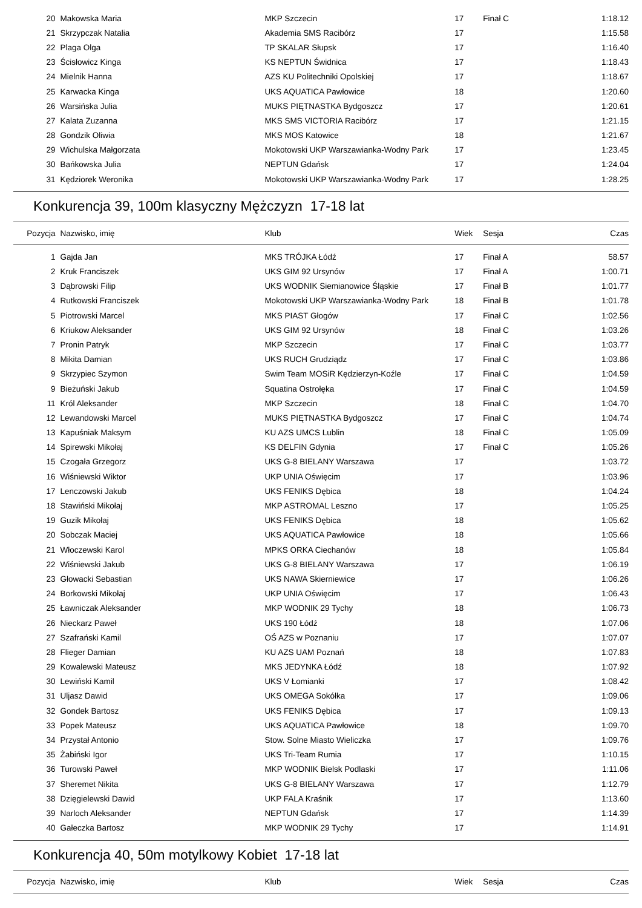| 20 | Makowska Maria | MKP Szczecin | 17 | Finał C | 1:18.12 |
| 21 | Skrzypczak Natalia | Akademia SMS Racibórz | 17 | | 1:15.58 |
| 22 | Plaga Olga | TP SKALAR Słupsk | 17 | | 1:16.40 |
| 23 | Ścisłowicz Kinga | KS NEPTUN Świdnica | 17 | | 1:18.43 |
| 24 | Mielnik Hanna | AZS KU Politechniki Opolskiej | 17 | | 1:18.67 |
| 25 | Karwacka Kinga | UKS AQUATICA Pawłowice | 18 | | 1:20.60 |
| 26 | Warsińska Julia | MUKS PIĘTNASTKA Bydgoszcz | 17 | | 1:20.61 |
| 27 | Kalata Zuzanna | MKS SMS VICTORIA Racibórz | 17 | | 1:21.15 |
| 28 | Gondzik Oliwia | MKS MOS Katowice | 18 | | 1:21.67 |
| 29 | Wichulska Małgorzata | Mokotowski UKP Warszawianka-Wodny Park | 17 | | 1:23.45 |
| 30 | Bańkowska Julia | NEPTUN Gdańsk | 17 | | 1:24.04 |
| 31 | Kędziorek Weronika | Mokotowski UKP Warszawianka-Wodny Park | 17 | | 1:28.25 |
Konkurencja 39, 100m klasyczny Mężczyzn 17-18 lat
| Pozycja | Nazwisko, imię | Klub | Wiek | Sesja | Czas |
| --- | --- | --- | --- | --- | --- |
| 1 | Gajda Jan | MKS TRÓJKA Łódź | 17 | Finał A | 58.57 |
| 2 | Kruk Franciszek | UKS GIM 92 Ursynów | 17 | Finał A | 1:00.71 |
| 3 | Dąbrowski Filip | UKS WODNIK Siemianowice Śląskie | 17 | Finał B | 1:01.77 |
| 4 | Rutkowski Franciszek | Mokotowski UKP Warszawianka-Wodny Park | 18 | Finał B | 1:01.78 |
| 5 | Piotrowski Marcel | MKS PIAST Głogów | 17 | Finał C | 1:02.56 |
| 6 | Kriukow Aleksander | UKS GIM 92 Ursynów | 18 | Finał C | 1:03.26 |
| 7 | Pronin Patryk | MKP Szczecin | 17 | Finał C | 1:03.77 |
| 8 | Mikita Damian | UKS RUCH Grudziądz | 17 | Finał C | 1:03.86 |
| 9 | Skrzypiec Szymon | Swim Team MOSiR Kędzierzyn-Koźle | 17 | Finał C | 1:04.59 |
| 9 | Bieżuński Jakub | Squatina Ostrołęka | 17 | Finał C | 1:04.59 |
| 11 | Król Aleksander | MKP Szczecin | 18 | Finał C | 1:04.70 |
| 12 | Lewandowski Marcel | MUKS PIĘTNASTKA Bydgoszcz | 17 | Finał C | 1:04.74 |
| 13 | Kapuśniak Maksym | KU AZS UMCS Lublin | 18 | Finał C | 1:05.09 |
| 14 | Spirewski Mikołaj | KS DELFIN Gdynia | 17 | Finał C | 1:05.26 |
| 15 | Czogała Grzegorz | UKS G-8 BIELANY Warszawa | 17 | | 1:03.72 |
| 16 | Wiśniewski Wiktor | UKP UNIA Oświęcim | 17 | | 1:03.96 |
| 17 | Lenczowski Jakub | UKS FENIKS Dębica | 18 | | 1:04.24 |
| 18 | Stawiński Mikołaj | MKP ASTROMAL Leszno | 17 | | 1:05.25 |
| 19 | Guzik Mikołaj | UKS FENIKS Dębica | 18 | | 1:05.62 |
| 20 | Sobczak Maciej | UKS AQUATICA Pawłowice | 18 | | 1:05.66 |
| 21 | Włoczewski Karol | MPKS ORKA Ciechanów | 18 | | 1:05.84 |
| 22 | Wiśniewski Jakub | UKS G-8 BIELANY Warszawa | 17 | | 1:06.19 |
| 23 | Głowacki Sebastian | UKS NAWA Skierniewice | 17 | | 1:06.26 |
| 24 | Borkowski Mikołaj | UKP UNIA Oświęcim | 17 | | 1:06.43 |
| 25 | Ławniczak Aleksander | MKP WODNIK 29 Tychy | 18 | | 1:06.73 |
| 26 | Nieckarz Paweł | UKS 190 Łódź | 18 | | 1:07.06 |
| 27 | Szafrański Kamil | OŚ AZS w Poznaniu | 17 | | 1:07.07 |
| 28 | Flieger Damian | KU AZS UAM Poznań | 18 | | 1:07.83 |
| 29 | Kowalewski Mateusz | MKS JEDYNKA Łódź | 18 | | 1:07.92 |
| 30 | Lewiński Kamil | UKS V Łomianki | 17 | | 1:08.42 |
| 31 | Uljasz Dawid | UKS OMEGA Sokółka | 17 | | 1:09.06 |
| 32 | Gondek Bartosz | UKS FENIKS Dębica | 17 | | 1:09.13 |
| 33 | Popek Mateusz | UKS AQUATICA Pawłowice | 18 | | 1:09.70 |
| 34 | Przystał Antonio | Stow. Solne Miasto Wieliczka | 17 | | 1:09.76 |
| 35 | Żabiński Igor | UKS Tri-Team Rumia | 17 | | 1:10.15 |
| 36 | Turowski Paweł | MKP WODNIK Bielsk Podlaski | 17 | | 1:11.06 |
| 37 | Sheremet Nikita | UKS G-8 BIELANY Warszawa | 17 | | 1:12.79 |
| 38 | Dzięgielewski Dawid | UKP FALA Kraśnik | 17 | | 1:13.60 |
| 39 | Narloch Aleksander | NEPTUN Gdańsk | 17 | | 1:14.39 |
| 40 | Gałeczka Bartosz | MKP WODNIK 29 Tychy | 17 | | 1:14.91 |
Konkurencja 40, 50m motylkowy Kobiet 17-18 lat
| Pozycja | Nazwisko, imię | Klub | Wiek | Sesja | Czas |
| --- | --- | --- | --- | --- | --- |